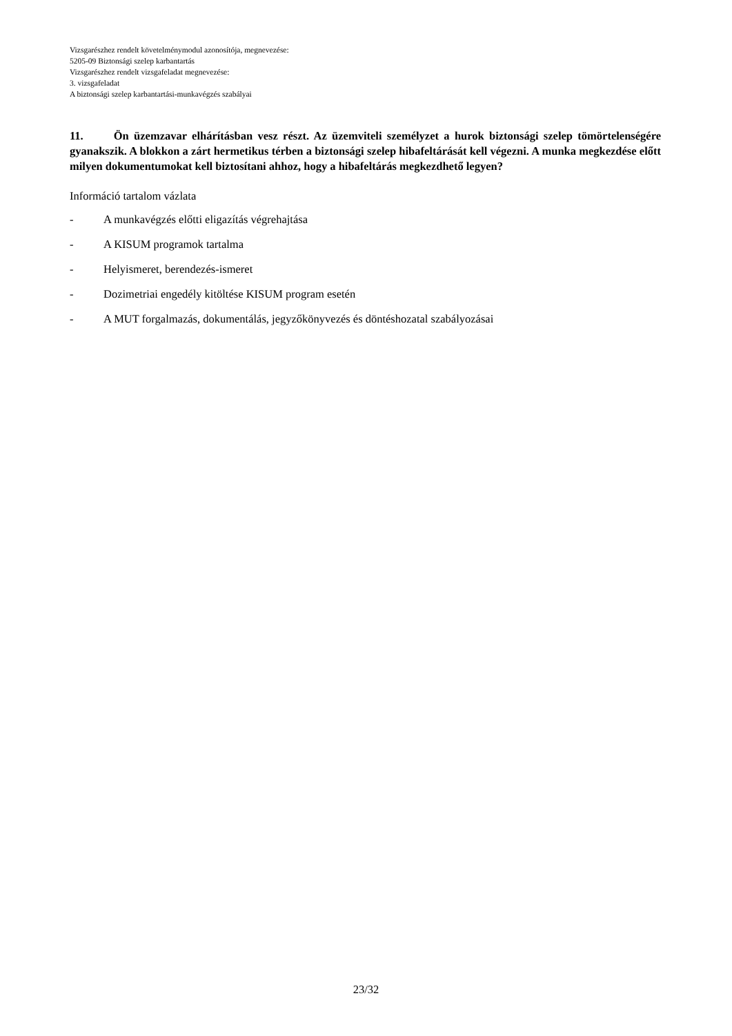Vizsgarészhez rendelt követelménymodul azonosítója, megnevezése:
5205-09 Biztonsági szelep karbantartás
Vizsgarészhez rendelt vizsgafeladat megnevezése:
3. vizsgafeladat
A biztonsági szelep karbantartási-munkavégzés szabályai
11. Ön üzemzavar elhárításban vesz részt. Az üzemviteli személyzet a hurok biztonsági szelep tömörtelenségére gyanakszik. A blokkon a zárt hermetikus térben a biztonsági szelep hibafeltárását kell végezni. A munka megkezdése előtt milyen dokumentumokat kell biztosítani ahhoz, hogy a hibafeltárás megkezdhető legyen?
Információ tartalom vázlata
- A munkavégzés előtti eligazítás végrehajtása
- A KISUM programok tartalma
- Helyismeret, berendezés-ismeret
- Dozimetriai engedély kitöltése KISUM program esetén
- A MUT forgalmazás, dokumentálás, jegyzőkönyvezés és döntéshozatal szabályozásai
23/32